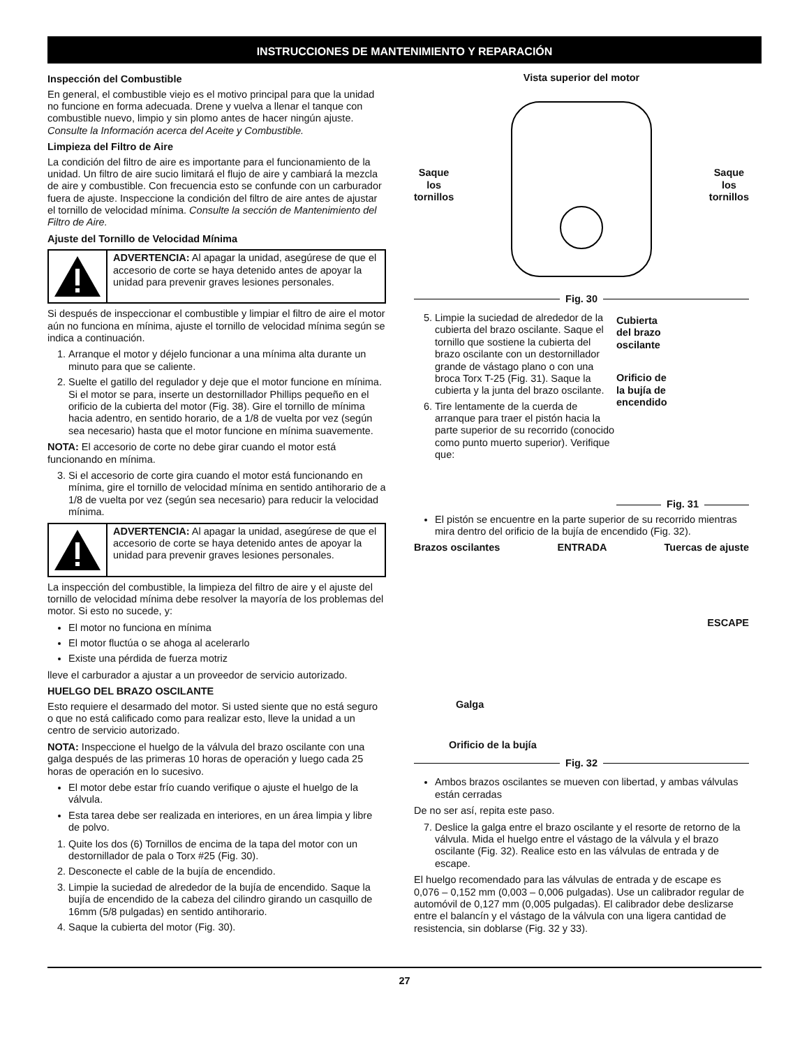INSTRUCCIONES DE MANTENIMIENTO Y REPARACIÓN
Inspección del Combustible
En general, el combustible viejo es el motivo principal para que la unidad no funcione en forma adecuada. Drene y vuelva a llenar el tanque con combustible nuevo, limpio y sin plomo antes de hacer ningún ajuste. Consulte la Información acerca del Aceite y Combustible.
Limpieza del Filtro de Aire
La condición del filtro de aire es importante para el funcionamiento de la unidad. Un filtro de aire sucio limitará el flujo de aire y cambiará la mezcla de aire y combustible. Con frecuencia esto se confunde con un carburador fuera de ajuste. Inspeccione la condición del filtro de aire antes de ajustar el tornillo de velocidad mínima. Consulte la sección de Mantenimiento del Filtro de Aire.
Ajuste del Tornillo de Velocidad Mínima
ADVERTENCIA: Al apagar la unidad, asegúrese de que el accesorio de corte se haya detenido antes de apoyar la unidad para prevenir graves lesiones personales.
Si después de inspeccionar el combustible y limpiar el filtro de aire el motor aún no funciona en mínima, ajuste el tornillo de velocidad mínima según se indica a continuación.
1. Arranque el motor y déjelo funcionar a una mínima alta durante un minuto para que se caliente.
2. Suelte el gatillo del regulador y deje que el motor funcione en mínima. Si el motor se para, inserte un destornillador Phillips pequeño en el orificio de la cubierta del motor (Fig. 38). Gire el tornillo de mínima hacia adentro, en sentido horario, de a 1/8 de vuelta por vez (según sea necesario) hasta que el motor funcione en mínima suavemente.
NOTA: El accesorio de corte no debe girar cuando el motor está funcionando en mínima.
3. Si el accesorio de corte gira cuando el motor está funcionando en mínima, gire el tornillo de velocidad mínima en sentido antihorario de a 1/8 de vuelta por vez (según sea necesario) para reducir la velocidad mínima.
ADVERTENCIA: Al apagar la unidad, asegúrese de que el accesorio de corte se haya detenido antes de apoyar la unidad para prevenir graves lesiones personales.
La inspección del combustible, la limpieza del filtro de aire y el ajuste del tornillo de velocidad mínima debe resolver la mayoría de los problemas del motor. Si esto no sucede, y:
El motor no funciona en mínima
El motor fluctúa o se ahoga al acelerarlo
Existe una pérdida de fuerza motriz
lleve el carburador a ajustar a un proveedor de servicio autorizado.
HUELGO DEL BRAZO OSCILANTE
Esto requiere el desarmado del motor. Si usted siente que no está seguro o que no está calificado como para realizar esto, lleve la unidad a un centro de servicio autorizado.
NOTA: Inspeccione el huelgo de la válvula del brazo oscilante con una galga después de las primeras 10 horas de operación y luego cada 25 horas de operación en lo sucesivo.
El motor debe estar frío cuando verifique o ajuste el huelgo de la válvula.
Esta tarea debe ser realizada en interiores, en un área limpia y libre de polvo.
1. Quite los dos (6) Tornillos de encima de la tapa del motor con un destornillador de pala o Torx #25 (Fig. 30).
2. Desconecte el cable de la bujía de encendido.
3. Limpie la suciedad de alrededor de la bujía de encendido. Saque la bujía de encendido de la cabeza del cilindro girando un casquillo de 16mm (5/8 pulgadas) en sentido antihorario.
4. Saque la cubierta del motor (Fig. 30).
Vista superior del motor
Saque
los
tornillos
Saque
los
tornillos
Fig. 30
5. Limpie la suciedad de alrededor de la cubierta del brazo oscilante. Saque el tornillo que sostiene la cubierta del brazo oscilante con un destornillador grande de vástago plano o con una broca Torx T-25 (Fig. 31). Saque la cubierta y la junta del brazo oscilante.
6. Tire lentamente de la cuerda de arranque para traer el pistón hacia la parte superior de su recorrido (conocido como punto muerto superior). Verifique que:
Cubierta
del brazo
oscilante
Orificio de
la bujía de
encendido
Fig. 31
El pistón se encuentre en la parte superior de su recorrido mientras mira dentro del orificio de la bujía de encendido (Fig. 32).
Brazos oscilantes ENTRADA Tuercas de ajuste
ESCAPE
Galga
Orificio de la bujía
Fig. 32
Ambos brazos oscilantes se mueven con libertad, y ambas válvulas están cerradas
De no ser así, repita este paso.
7. Deslice la galga entre el brazo oscilante y el resorte de retorno de la válvula. Mida el huelgo entre el vástago de la válvula y el brazo oscilante (Fig. 32). Realice esto en las válvulas de entrada y de escape.
El huelgo recomendado para las válvulas de entrada y de escape es 0,076 – 0,152 mm (0,003 – 0,006 pulgadas). Use un calibrador regular de automóvil de 0,127 mm (0,005 pulgadas). El calibrador debe deslizarse entre el balancín y el vástago de la válvula con una ligera cantidad de resistencia, sin doblarse (Fig. 32 y 33).
27